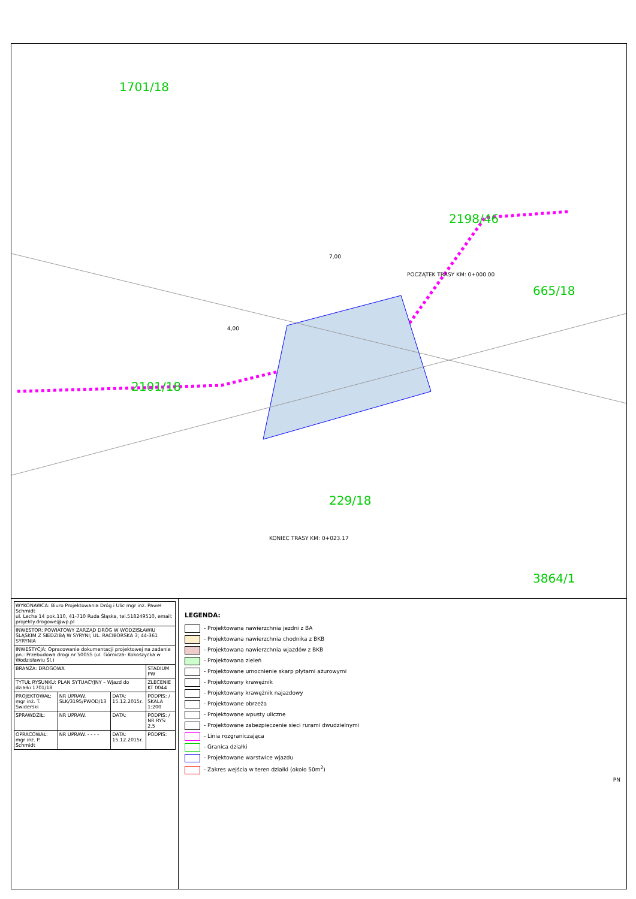1701/18
2198/46
2101/18
229/18
665/18
3864/1
POCZĄTEK TRASY KM: 0+000.00
KONIEC TRASY KM: 0+023.17
7,00
4,00
| WYKONAWCA: Biuro Projektowania Dróg i Ulic mgr inż. Paweł Schmidt ul. Lecha 14 pok.110, 41-710 Ruda Śląska, tel.518249510, email: projekty.drogowe@wp.pl | | | |
| INWESTOR: POWIATOWY ZARZĄD DRÓG W WODZISŁAWIU ŚLĄSKIM Z SIEDZIBĄ W SYRYNI; UL. RACIBORSKA 3; 44-361 SYRYNIA | | | |
| INWESTYCJA: Opracowanie dokumentacji projektowej na zadanie pn.: Przebudowa drogi nr 5005S (ul. Górnicza- Kokoszycka w Wodzisławiu Śl.) | | | |
| BRANŻA: DROGOWA | | | STADIUM PW |
| TYTUŁ RYSUNKU: PLAN SYTUACYJNY – Wjazd do działki 1701/18 | | | ZLECENIE KT 0044 |
| PROJEKTOWAŁ: mgr inż. T. Świderski | NR UPRAW. SLK/3195/PWOD/13 | DATA: 15.12.2015r. | PODPIS: / SKALA 1:200 |
| SPRAWDZIŁ: | NR UPRAW. | DATA: | PODPIS: / NR RYS: 2.5 |
| OPRACOWAŁ: mgr inż. P. Schmidt | NR UPRAW. - - - - | DATA: 15.12.2015r. | PODPIS: |
LEGENDA:
- Projektowana nawierzchnia jezdni z BA
- Projektowana nawierzchnia chodnika z BKB
- Projektowana nawierzchnia wjazdów z BKB
- Projektowana zieleń
- Projektowane umocnienie skarp płytami ażurowymi
- Projektowany krawężnik
- Projektowany krawężnik najazdowy
- Projektowane obrzeża
- Projektowane wpusty uliczne
- Projektowane zabezpieczenie sieci rurami dwudzielnymi
- Linia rozgraniczająca
- Granica działki
- Projektowane warstwice wjazdu
- Zakres wejścia w teren działki (około 50m<sup>2</sup>)
PN